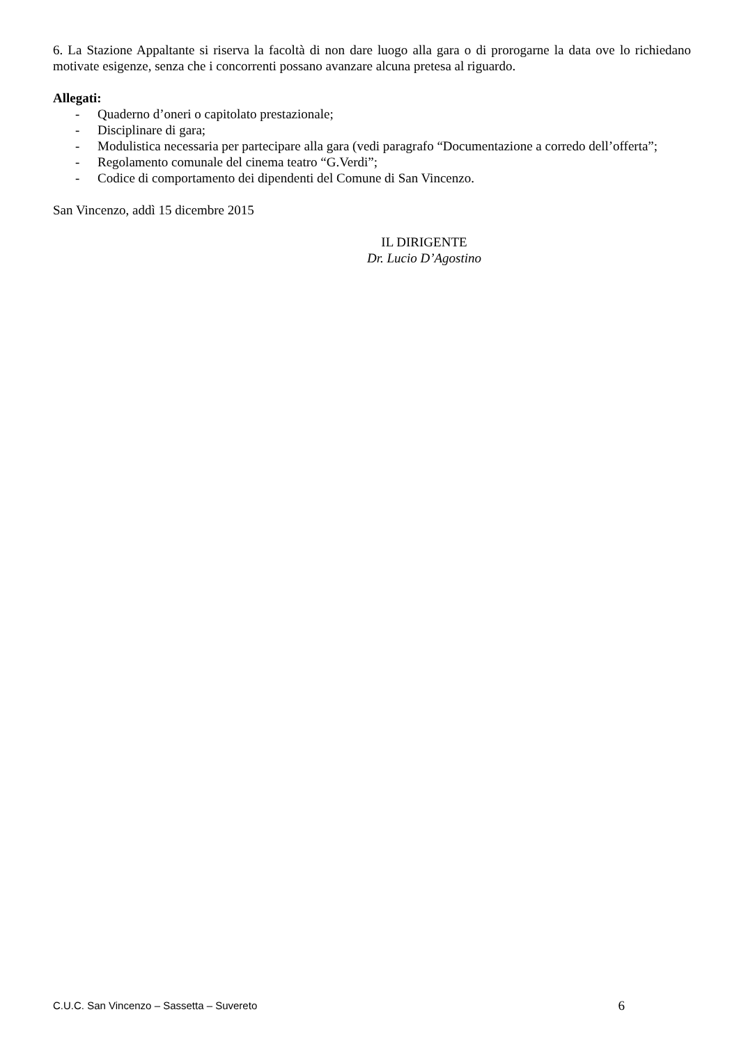6. La Stazione Appaltante si riserva la facoltà di non dare luogo alla gara o di prorogarne la data ove lo richiedano motivate esigenze, senza che i concorrenti possano avanzare alcuna pretesa al riguardo.
Allegati:
- Quaderno d’oneri o capitolato prestazionale;
- Disciplinare di gara;
- Modulistica necessaria per partecipare alla gara (vedi paragrafo “Documentazione a corredo dell’offerta”;
- Regolamento comunale del cinema teatro “G.Verdi”;
- Codice di comportamento dei dipendenti del Comune di San Vincenzo.
San Vincenzo, addì 15 dicembre 2015
IL DIRIGENTE
Dr. Lucio D’Agostino
C.U.C. San Vincenzo – Sassetta – Suvereto 6